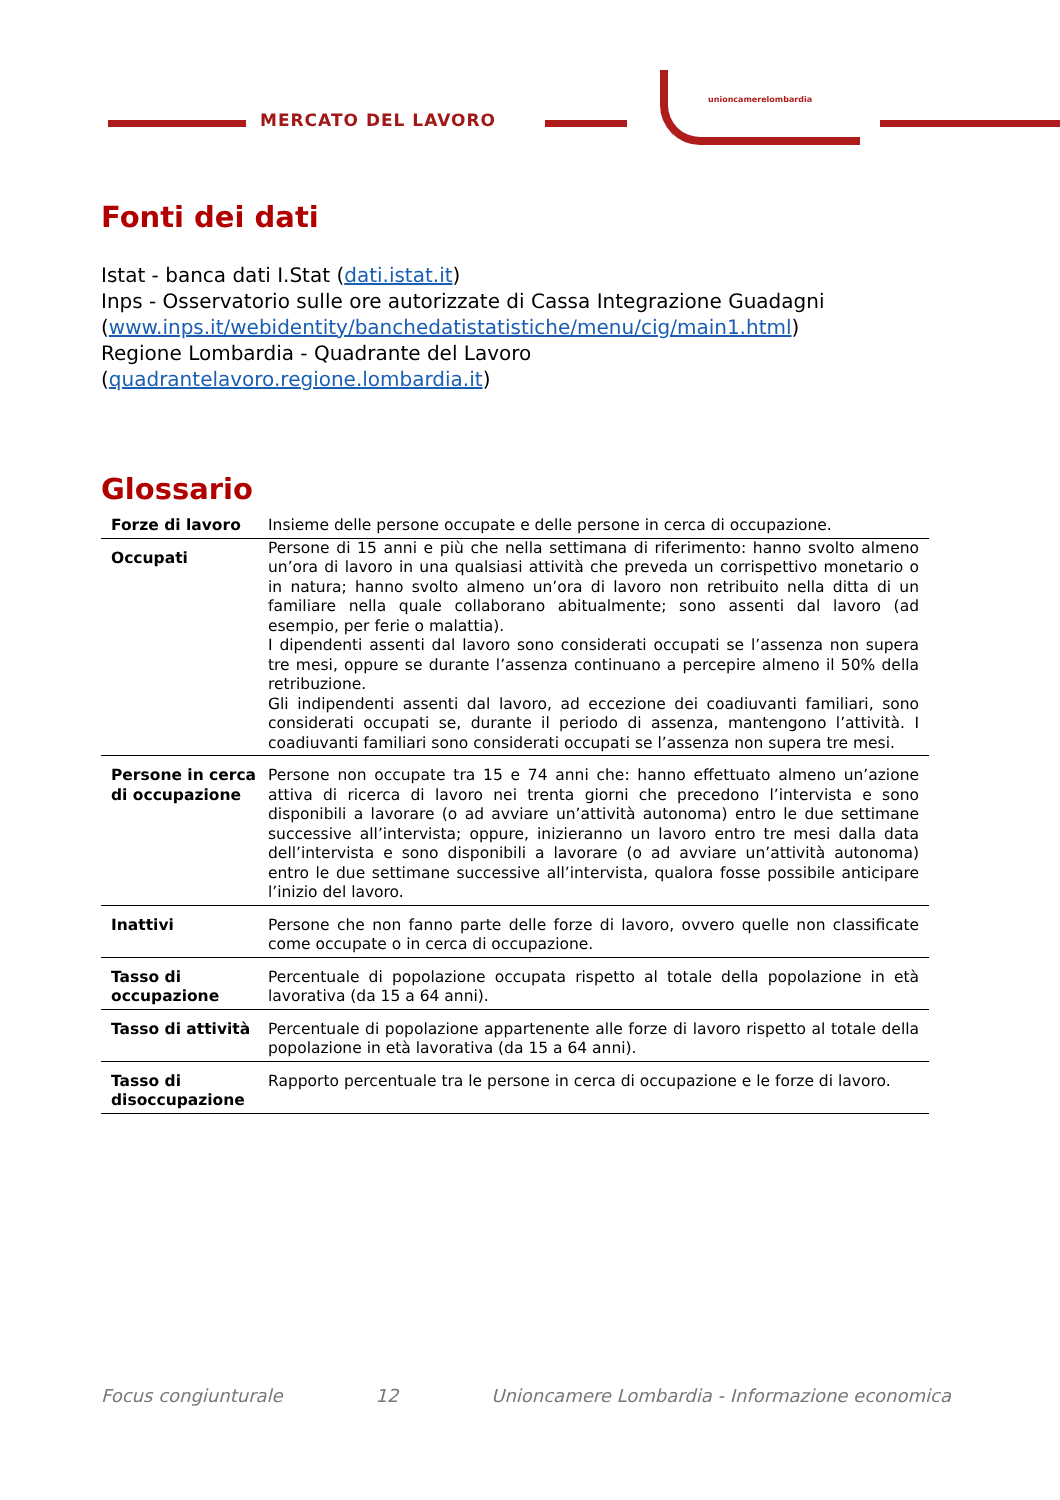MERCATO DEL LAVORO
unioncamerelombardia
Fonti dei dati
Istat - banca dati I.Stat (dati.istat.it)
Inps - Osservatorio sulle ore autorizzate di Cassa Integrazione Guadagni (www.inps.it/webidentity/banchedatistatistiche/menu/cig/main1.html)
Regione Lombardia - Quadrante del Lavoro
(quadrantelavoro.regione.lombardia.it)
Glossario
| Forze di lavoro | Insieme delle persone occupate e delle persone in cerca di occupazione. |
| Occupati | Persone di 15 anni e più che nella settimana di riferimento: hanno svolto almeno un’ora di lavoro in una qualsiasi attività che preveda un corrispettivo monetario o in natura; hanno svolto almeno un’ora di lavoro non retribuito nella ditta di un familiare nella quale collaborano abitualmente; sono assenti dal lavoro (ad esempio, per ferie o malattia). I dipendenti assenti dal lavoro sono considerati occupati se l’assenza non supera tre mesi, oppure se durante l’assenza continuano a percepire almeno il 50% della retribuzione. Gli indipendenti assenti dal lavoro, ad eccezione dei coadiuvanti familiari, sono considerati occupati se, durante il periodo di assenza, mantengono l’attività. I coadiuvanti familiari sono considerati occupati se l’assenza non supera tre mesi. |
| Persone in cerca di occupazione | Persone non occupate tra 15 e 74 anni che: hanno effettuato almeno un’azione attiva di ricerca di lavoro nei trenta giorni che precedono l’intervista e sono disponibili a lavorare (o ad avviare un’attività autonoma) entro le due settimane successive all’intervista; oppure, inizieranno un lavoro entro tre mesi dalla data dell’intervista e sono disponibili a lavorare (o ad avviare un’attività autonoma) entro le due settimane successive all’intervista, qualora fosse possibile anticipare l’inizio del lavoro. |
| Inattivi | Persone che non fanno parte delle forze di lavoro, ovvero quelle non classificate come occupate o in cerca di occupazione. |
| Tasso di occupazione | Percentuale di popolazione occupata rispetto al totale della popolazione in età lavorativa (da 15 a 64 anni). |
| Tasso di attività | Percentuale di popolazione appartenente alle forze di lavoro rispetto al totale della popolazione in età lavorativa (da 15 a 64 anni). |
| Tasso di disoccupazione | Rapporto percentuale tra le persone in cerca di occupazione e le forze di lavoro. |
Focus congiunturale 12 Unioncamere Lombardia - Informazione economica